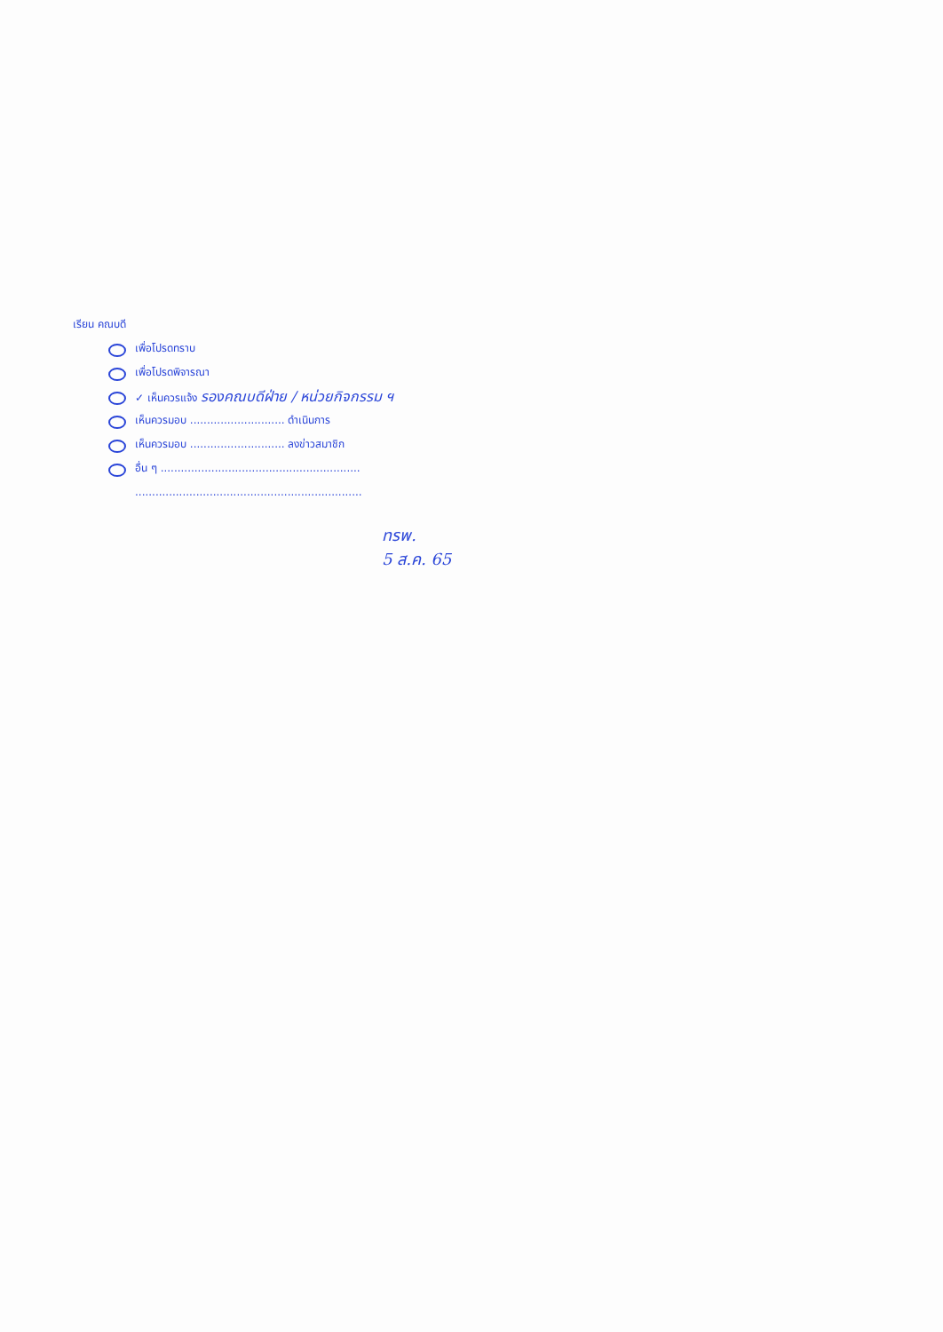เรียน คณบดี
เพื่อโปรดทราบ
เพื่อโปรดพิจารณา
✓ เห็นควรแจ้ง รองคณบดีฝ่าย / หน่วยกิจกรรม ฯ
เห็นควรมอบ ............................ ดำเนินการ
เห็นควรมอบ ............................ ลงข่าวสมาชิก
อื่น ๆ ...........................................................
...................................................................
ทรพ.
5 ส.ค. 65